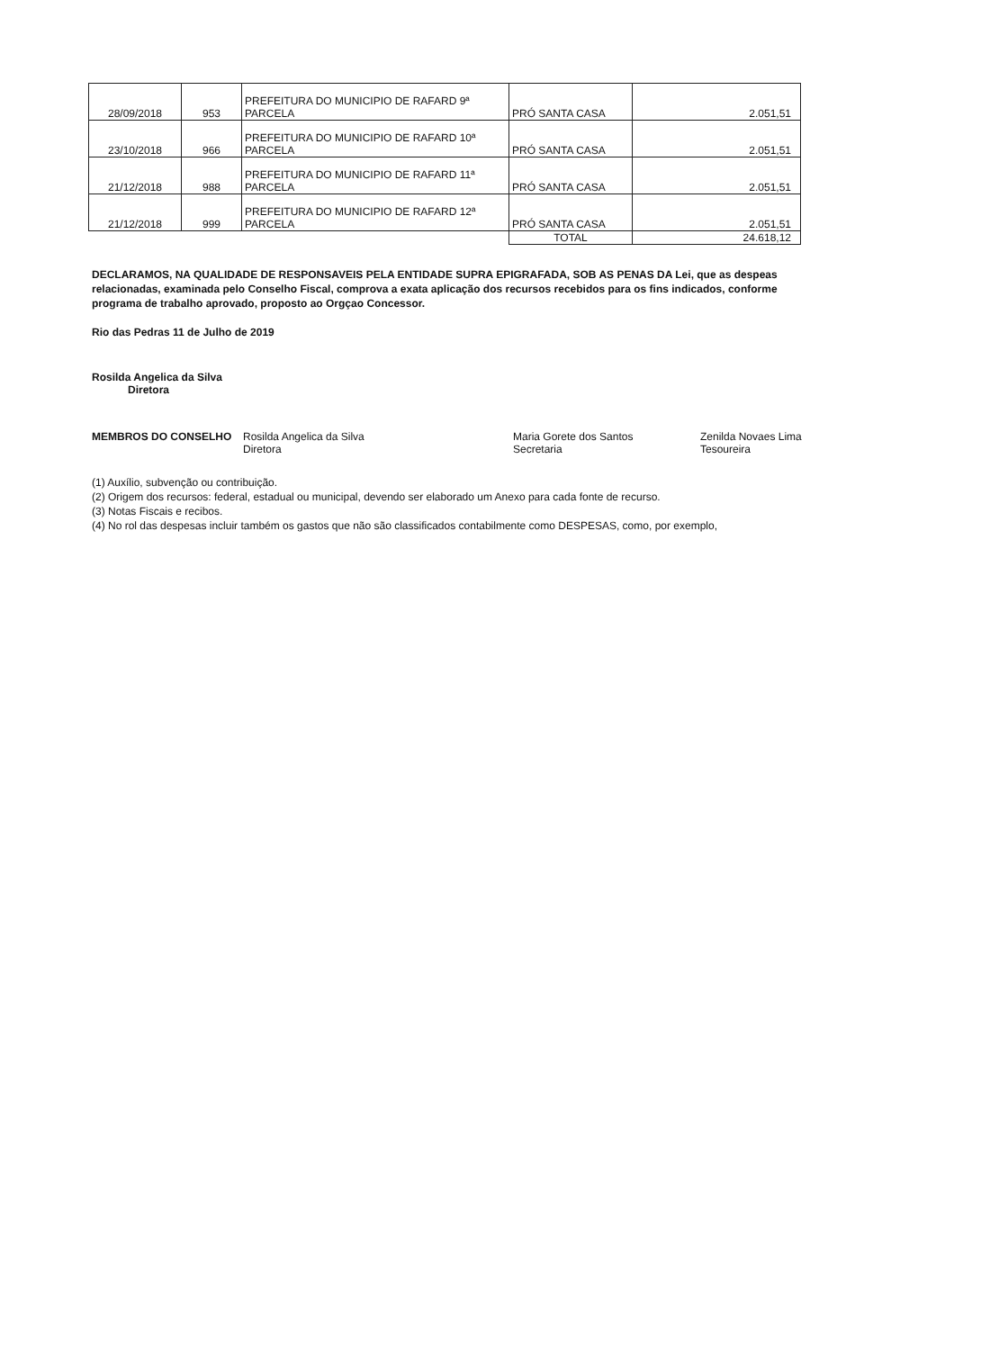| 28/09/2018 | 953 | PREFEITURA DO MUNICIPIO DE RAFARD 9ª PARCELA | PRÓ SANTA CASA | 2.051,51 |
| 23/10/2018 | 966 | PREFEITURA DO MUNICIPIO DE RAFARD 10ª PARCELA | PRÓ SANTA CASA | 2.051,51 |
| 21/12/2018 | 988 | PREFEITURA DO MUNICIPIO DE RAFARD 11ª PARCELA | PRÓ SANTA CASA | 2.051,51 |
| 21/12/2018 | 999 | PREFEITURA DO MUNICIPIO DE RAFARD 12ª PARCELA | PRÓ SANTA CASA | 2.051,51 |
| | | | TOTAL | 24.618,12 |
DECLARAMOS, NA QUALIDADE DE RESPONSAVEIS PELA ENTIDADE SUPRA EPIGRAFADA, SOB AS PENAS DA Lei, que as despeas relacionadas, examinada pelo Conselho Fiscal, comprova a exata aplicação dos recursos recebidos para os fins indicados, conforme programa de trabalho aprovado, proposto ao Orgçao Concessor.
Rio das Pedras 11 de Julho de 2019
Rosilda Angelica da Silva
Diretora
MEMBROS DO CONSELHO Rosilda Angelica da Silva
Diretora
Maria Gorete dos Santos
Secretaria
Zenilda Novaes Lima
Tesoureira
(1) Auxílio, subvenção ou contribuição.
(2) Origem dos recursos: federal, estadual ou municipal, devendo ser elaborado um Anexo para cada fonte de recurso.
(3) Notas Fiscais e recibos.
(4) No rol das despesas incluir também os gastos que não são classificados contabilmente como DESPESAS, como, por exemplo,